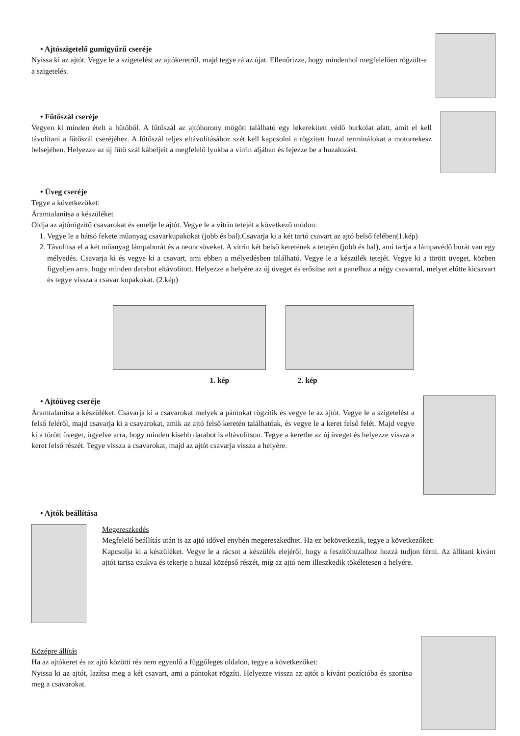• Ajtószigetelő gumigyűrű cseréje
Nyissa ki az ajtót. Vegye le a szigetelést az ajtókeretről, majd tegye rá az újat. Ellenőrizze, hogy mindenhol megfelelően rögzült-e a szigetelés.
• Fűtőszál cseréje
Vegyen ki minden ételt a hűtőből. A fűtőszál az ajtóhorony mögött található egy lekerekített védő burkolat alatt, amit el kell távolítani a fűtőszál cseréjéhez. A fűtőszál teljes eltávolításához szét kell kapcsolni a rögzített huzal terminálokat a motorrekesz belsejében. Helyezze az új fűtő szál kábeljeit a megfelelő lyukba a vitrin aljában és fejezze be a huzalozást.
• Üveg cseréje
Tegye a következőket:
Áramtalanítsa a készüléket
Oldja az ajtórögzítő csavarokat és emelje le ajtót. Vegye le a vitrin tetejét a következő módon:
1. Vegye le a hátsó fekete műanyag csavarkupakokat (jobb és bal).Csavarja ki a két tartó csavart az ajtó belső felében(1.kép)
2. Távolítsa el a két műanyag lámpaburát és a neoncsöveket. A vitrin két belső keretének a tetején (jobb és bal), ami tartja a lámpavédő burát van egy mélyedés. Csavarja ki és vegye ki a csavart, ami ebben a mélyedésben található. Vegye le a készülék tetejét. Vegye ki a törött üveget, közben figyeljen arra, hogy minden darabot eltávolított. Helyezze a helyére az új üveget és erősítse azt a panelhoz a négy csavarral, melyet előtte kicsavart és tegye vissza a csavar kupakokat. (2.kép)
1. kép 2. kép
• Ajtóüveg cseréje
Áramtalanítsa a készüléket. Csavarja ki a csavarokat melyek a pántokat rögzítik és vegye le az ajtót. Vegye le a szigetelést a felső feléről, majd csavarja ki a csavarokat, amik az ajtó felső keretén találhatóak, és vegye le a keret felső felét. Majd vegye ki a törött üveget, ügyelve arra, hogy minden kisebb darabot is eltávolítson. Tegye a keretbe az új üveget és helyezze vissza a keret felső részét. Tegye vissza a csavarokat, majd az ajtót csavarja vissza a helyére.
• Ajtók beállítása
Megereszkedés
Megfelelő beállítás után is az ajtó idővel enyhén megereszkedhet. Ha ez bekövetkezik, tegye a következőket:
Kapcsolja ki a készüléket. Vegye le a rácsot a készülék elejéről, hogy a feszítőhuzalhoz hozzá tudjon férni. Az állítani kívánt ajtót tartsa csukva és tekerje a huzal középső részét, míg az ajtó nem illeszkedik tökéletesen a helyére.
Középre állítás
Ha az ajtókeret és az ajtó közötti rés nem egyenlő a függőleges oldalon, tegye a következőket:
Nyissa ki az ajtót, lazítsa meg a két csavart, ami a pántokat rögzíti. Helyezze vissza az ajtót a kívánt pozícióba és szorítsa meg a csavarokat.